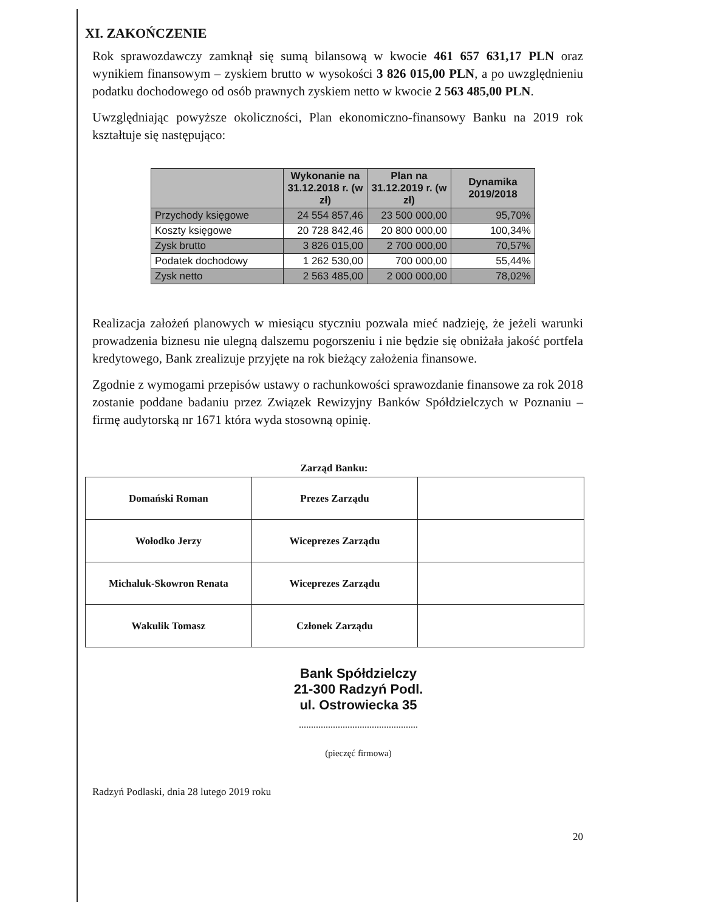XI. ZAKOŃCZENIE
Rok sprawozdawczy zamknął się sumą bilansową w kwocie 461 657 631,17 PLN oraz wynikiem finansowym – zyskiem brutto w wysokości 3 826 015,00 PLN, a po uwzględnieniu podatku dochodowego od osób prawnych zyskiem netto w kwocie 2 563 485,00 PLN.
Uwzględniając powyższe okoliczności, Plan ekonomiczno-finansowy Banku na 2019 rok kształtuje się następująco:
| | Wykonanie na 31.12.2018 r. (w zł) | Plan na 31.12.2019 r. (w zł) | Dynamika 2019/2018 |
| --- | --- | --- | --- |
| Przychody księgowe | 24 554 857,46 | 23 500 000,00 | 95,70% |
| Koszty księgowe | 20 728 842,46 | 20 800 000,00 | 100,34% |
| Zysk brutto | 3 826 015,00 | 2 700 000,00 | 70,57% |
| Podatek dochodowy | 1 262 530,00 | 700 000,00 | 55,44% |
| Zysk netto | 2 563 485,00 | 2 000 000,00 | 78,02% |
Realizacja założeń planowych w miesiącu styczniu pozwala mieć nadzieję, że jeżeli warunki prowadzenia biznesu nie ulegną dalszemu pogorszeniu i nie będzie się obniżała jakość portfela kredytowego, Bank zrealizuje przyjęte na rok bieżący założenia finansowe.
Zgodnie z wymogami przepisów ustawy o rachunkowości sprawozdanie finansowe za rok 2018 zostanie poddane badaniu przez Związek Rewizyjny Banków Spółdzielczych w Poznaniu – firmę audytorską nr 1671 która wyda stosowną opinię.
Zarząd Banku:
| Domański Roman | Prezes Zarządu | |
| Wołodko Jerzy | Wiceprezes Zarządu | |
| Michaluk-Skowron Renata | Wiceprezes Zarządu | |
| Wakulik Tomasz | Członek Zarządu | |
Bank Spółdzielczy
21-300 Radzyń Podl.
ul. Ostrowiecka 35
.................................................
(pieczęć firmowa)
Radzyń Podlaski, dnia 28 lutego 2019 roku
20